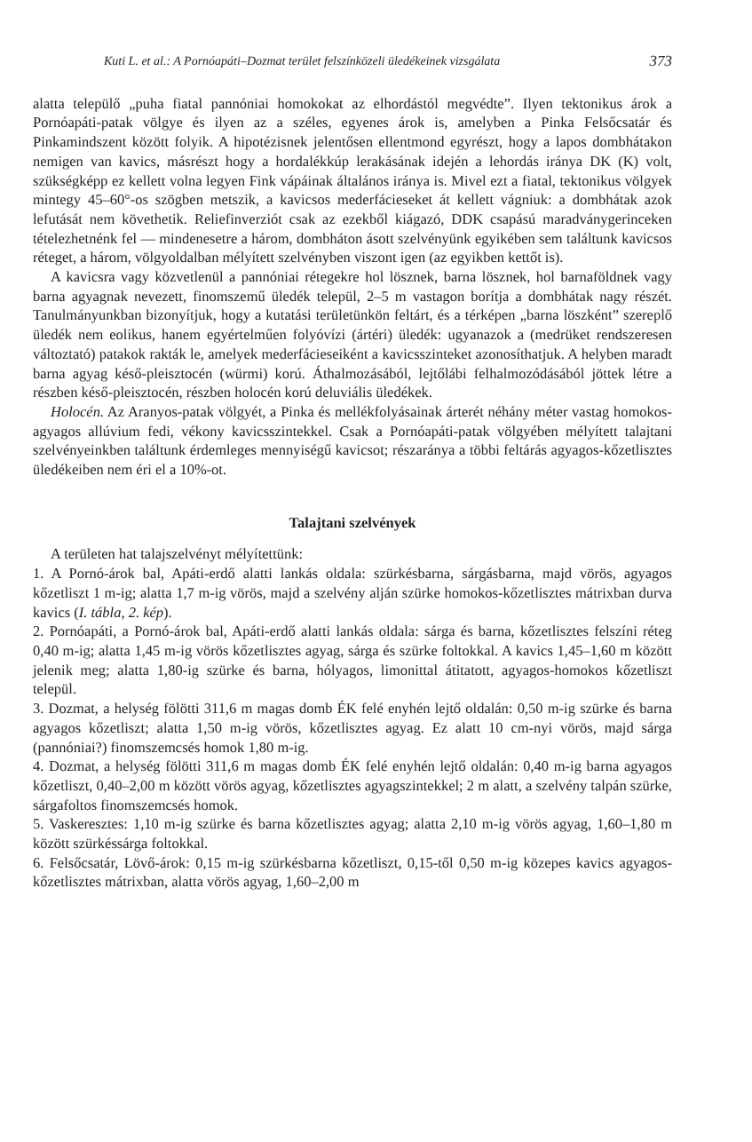Kuti L. et al.: A Pornóapáti–Dozmat terület felszínközeli üledékeinek vizsgálata 373
alatta települő „puha fiatal pannóniai homokokat az elhordástól megvédte”. Ilyen tektonikus árok a Pornóapáti-patak völgye és ilyen az a széles, egyenes árok is, amelyben a Pinka Felsőcsatár és Pinkamindszent között folyik. A hipotézisnek jelentősen ellentmond egyrészt, hogy a lapos dombhátakon nemigen van kavics, másrészt hogy a hordalékkúp lerakásának idején a lehordás iránya DK (K) volt, szükségképp ez kellett volna legyen Fink vápáinak általános iránya is. Mivel ezt a fiatal, tektonikus völgyek mintegy 45–60°-os szögben metszik, a kavicsos mederfácieseket át kellett vágniuk: a dombhátak azok lefutását nem követhetik. Reliefinverziót csak az ezekből kiágazó, DDK csapású maradványgerinceken tételezhetnénk fel — mindenesetre a három, dombháton ásott szelvényünk egyikében sem találtunk kavicsos réteget, a három, völgyoldalban mélyített szelvényben viszont igen (az egyikben kettőt is).
A kavicsra vagy közvetlenül a pannóniai rétegekre hol lösznek, barna lösznek, hol barnaföldnek vagy barna agyagnak nevezett, finomszemű üledék települ, 2–5 m vastagon borítja a dombhátak nagy részét. Tanulmányunkban bizonyítjuk, hogy a kutatási területünkön feltárt, és a térképen „barna löszként” szereplő üledék nem eolikus, hanem egyértelműen folyóvízi (ártéri) üledék: ugyanazok a (medrüket rendszeresen változtató) patakok rakták le, amelyek mederfácieseiként a kavicsszinteket azonosíthatjuk. A helyben maradt barna agyag késő-pleisztocén (würmi) korú. Áthalmozásából, lejtőlábi felhalmozódásából jöttek létre a részben késő-pleisztocén, részben holocén korú deluviális üledékek.
Holocén. Az Aranyos-patak völgyét, a Pinka és mellékfolyásainak árterét néhány méter vastag homokos-agyagos allúvium fedi, vékony kavicsszintekkel. Csak a Pornóapáti-patak völgyében mélyített talajtani szelvényeinkben találtunk érdemleges mennyiségű kavicsot; részaránya a többi feltárás agyagos-kőzetlisztes üledékeiben nem éri el a 10%-ot.
Talajtani szelvények
A területen hat talajszelvényt mélyítettünk:
1. A Pornó-árok bal, Apáti-erdő alatti lankás oldala: szürkésbarna, sárgásbarna, majd vörös, agyagos kőzetliszt 1 m-ig; alatta 1,7 m-ig vörös, majd a szelvény alján szürke homokos-kőzetlisztes mátrixban durva kavics (I. tábla, 2. kép).
2. Pornóapáti, a Pornó-árok bal, Apáti-erdő alatti lankás oldala: sárga és barna, kőzetlisztes felszíni réteg 0,40 m-ig; alatta 1,45 m-ig vörös kőzetlisztes agyag, sárga és szürke foltokkal. A kavics 1,45–1,60 m között jelenik meg; alatta 1,80-ig szürke és barna, hólyagos, limonittal átitatott, agyagos-homokos kőzetliszt települ.
3. Dozmat, a helység fölötti 311,6 m magas domb ÉK felé enyhén lejtő oldalán: 0,50 m-ig szürke és barna agyagos kőzetliszt; alatta 1,50 m-ig vörös, kőzetlisztes agyag. Ez alatt 10 cm-nyi vörös, majd sárga (pannóniai?) finomszemcsés homok 1,80 m-ig.
4. Dozmat, a helység fölötti 311,6 m magas domb ÉK felé enyhén lejtő oldalán: 0,40 m-ig barna agyagos kőzetliszt, 0,40–2,00 m között vörös agyag, kőzetlisztes agyagszintekkel; 2 m alatt, a szelvény talpán szürke, sárgafoltos finomszemcsés homok.
5. Vaskeresztes: 1,10 m-ig szürke és barna kőzetlisztes agyag; alatta 2,10 m-ig vörös agyag, 1,60–1,80 m között szürkéssárga foltokkal.
6. Felsőcsatár, Lövő-árok: 0,15 m-ig szürkésbarna kőzetliszt, 0,15-től 0,50 m-ig közepes kavics agyagos-kőzetlisztes mátrixban, alatta vörös agyag, 1,60–2,00 m